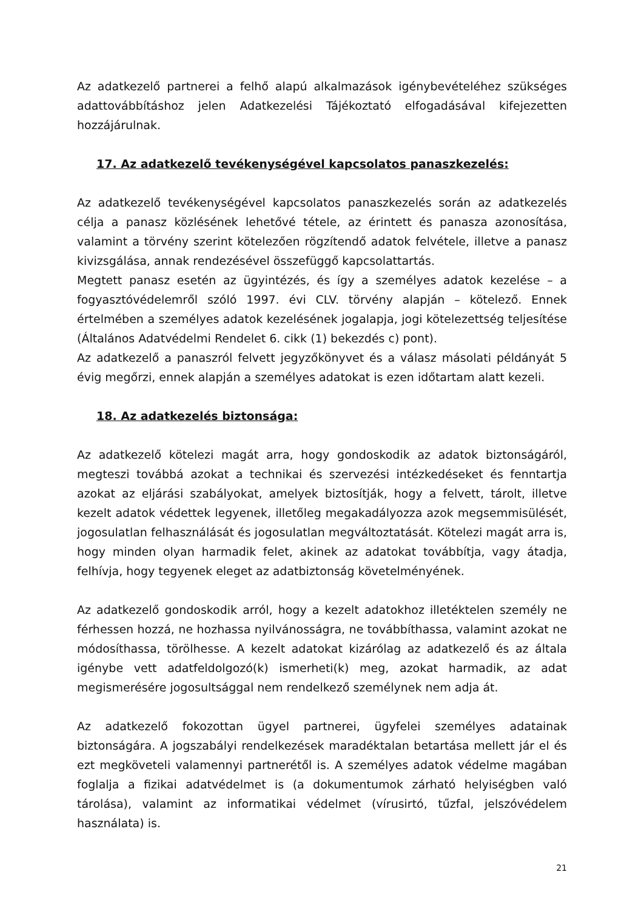Az adatkezelő partnerei a felhő alapú alkalmazások igénybevételéhez szükséges adattovábbításhoz jelen Adatkezelési Tájékoztató elfogadásával kifejezetten hozzájárulnak.
17. Az adatkezelő tevékenységével kapcsolatos panaszkezelés:
Az adatkezelő tevékenységével kapcsolatos panaszkezelés során az adatkezelés célja a panasz közlésének lehetővé tétele, az érintett és panasza azonosítása, valamint a törvény szerint kötelezően rögzítendő adatok felvétele, illetve a panasz kivizsgálása, annak rendezésével összefüggő kapcsolattartás.
Megtett panasz esetén az ügyintézés, és így a személyes adatok kezelése – a fogyasztóvédelemről szóló 1997. évi CLV. törvény alapján – kötelező. Ennek értelmében a személyes adatok kezelésének jogalapja, jogi kötelezettség teljesítése (Általános Adatvédelmi Rendelet 6. cikk (1) bekezdés c) pont).
Az adatkezelő a panaszról felvett jegyzőkönyvet és a válasz másolati példányát 5 évig megőrzi, ennek alapján a személyes adatokat is ezen időtartam alatt kezeli.
18. Az adatkezelés biztonsága:
Az adatkezelő kötelezi magát arra, hogy gondoskodik az adatok biztonságáról, megteszi továbbá azokat a technikai és szervezési intézkedéseket és fenntartja azokat az eljárási szabályokat, amelyek biztosítják, hogy a felvett, tárolt, illetve kezelt adatok védettek legyenek, illetőleg megakadályozza azok megsemmisülését, jogosulatlan felhasználását és jogosulatlan megváltoztatását. Kötelezi magát arra is, hogy minden olyan harmadik felet, akinek az adatokat továbbítja, vagy átadja, felhívja, hogy tegyenek eleget az adatbiztonság követelményének.
Az adatkezelő gondoskodik arról, hogy a kezelt adatokhoz illetéktelen személy ne férhessen hozzá, ne hozhassa nyilvánosságra, ne továbbíthassa, valamint azokat ne módosíthassa, törölhesse. A kezelt adatokat kizárólag az adatkezelő és az általa igénybe vett adatfeldolgozó(k) ismerheti(k) meg, azokat harmadik, az adat megismerésére jogosultsággal nem rendelkező személynek nem adja át.
Az adatkezelő fokozottan ügyel partnerei, ügyfelei személyes adatainak biztonságára. A jogszabályi rendelkezések maradéktalan betartása mellett jár el és ezt megköveteli valamennyi partnerétől is. A személyes adatok védelme magában foglalja a fizikai adatvédelmet is (a dokumentumok zárható helyiségben való tárolása), valamint az informatikai védelmet (vírusirtó, tűzfal, jelszóvédelem használata) is.
21